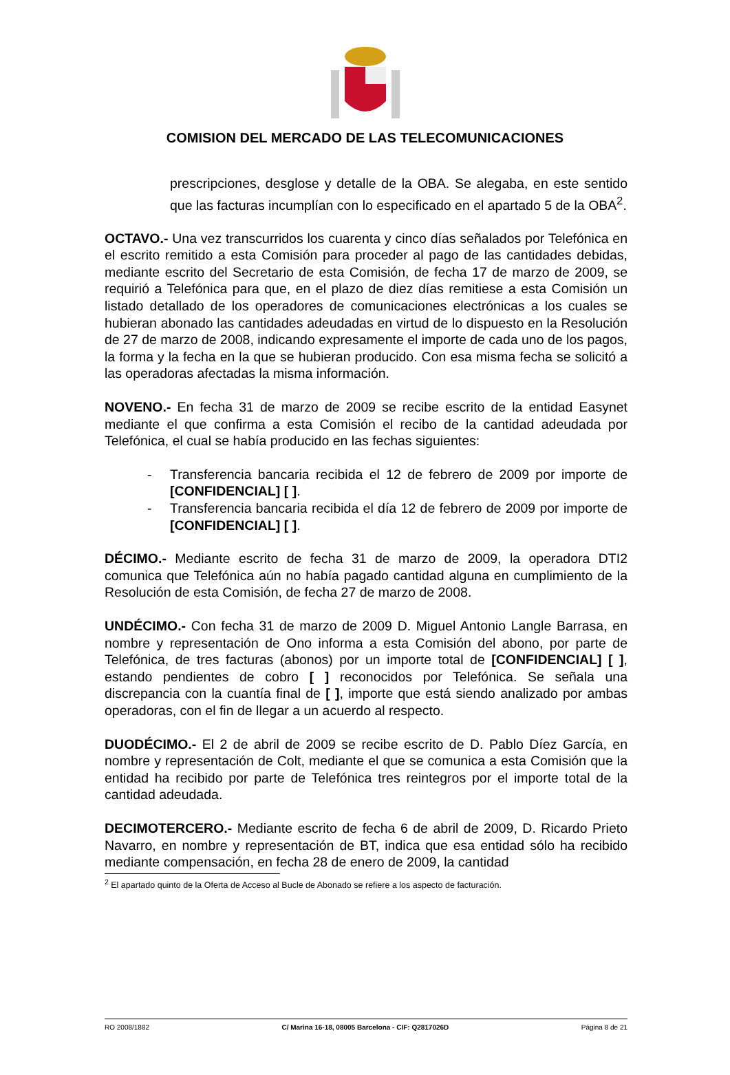COMISION DEL MERCADO DE LAS TELECOMUNICACIONES
prescripciones, desglose y detalle de la OBA. Se alegaba, en este sentido que las facturas incumplían con lo especificado en el apartado 5 de la OBA<sup>2</sup>.
OCTAVO.- Una vez transcurridos los cuarenta y cinco días señalados por Telefónica en el escrito remitido a esta Comisión para proceder al pago de las cantidades debidas, mediante escrito del Secretario de esta Comisión, de fecha 17 de marzo de 2009, se requirió a Telefónica para que, en el plazo de diez días remitiese a esta Comisión un listado detallado de los operadores de comunicaciones electrónicas a los cuales se hubieran abonado las cantidades adeudadas en virtud de lo dispuesto en la Resolución de 27 de marzo de 2008, indicando expresamente el importe de cada uno de los pagos, la forma y la fecha en la que se hubieran producido. Con esa misma fecha se solicitó a las operadoras afectadas la misma información.
NOVENO.- En fecha 31 de marzo de 2009 se recibe escrito de la entidad Easynet mediante el que confirma a esta Comisión el recibo de la cantidad adeudada por Telefónica, el cual se había producido en las fechas siguientes:
- Transferencia bancaria recibida el 12 de febrero de 2009 por importe de [CONFIDENCIAL] [ ].
- Transferencia bancaria recibida el día 12 de febrero de 2009 por importe de [CONFIDENCIAL] [ ].
DÉCIMO.- Mediante escrito de fecha 31 de marzo de 2009, la operadora DTI2 comunica que Telefónica aún no había pagado cantidad alguna en cumplimiento de la Resolución de esta Comisión, de fecha 27 de marzo de 2008.
UNDÉCIMO.- Con fecha 31 de marzo de 2009 D. Miguel Antonio Langle Barrasa, en nombre y representación de Ono informa a esta Comisión del abono, por parte de Telefónica, de tres facturas (abonos) por un importe total de [CONFIDENCIAL] [ ], estando pendientes de cobro [ ] reconocidos por Telefónica. Se señala una discrepancia con la cuantía final de [ ], importe que está siendo analizado por ambas operadoras, con el fin de llegar a un acuerdo al respecto.
DUODÉCIMO.- El 2 de abril de 2009 se recibe escrito de D. Pablo Díez García, en nombre y representación de Colt, mediante el que se comunica a esta Comisión que la entidad ha recibido por parte de Telefónica tres reintegros por el importe total de la cantidad adeudada.
DECIMOTERCERO.- Mediante escrito de fecha 6 de abril de 2009, D. Ricardo Prieto Navarro, en nombre y representación de BT, indica que esa entidad sólo ha recibido mediante compensación, en fecha 28 de enero de 2009, la cantidad
<sup>2</sup> El apartado quinto de la Oferta de Acceso al Bucle de Abonado se refiere a los aspecto de facturación.
RO 2008/1882 C/ Marina 16-18, 08005 Barcelona - CIF: Q2817026D Página 8 de 21